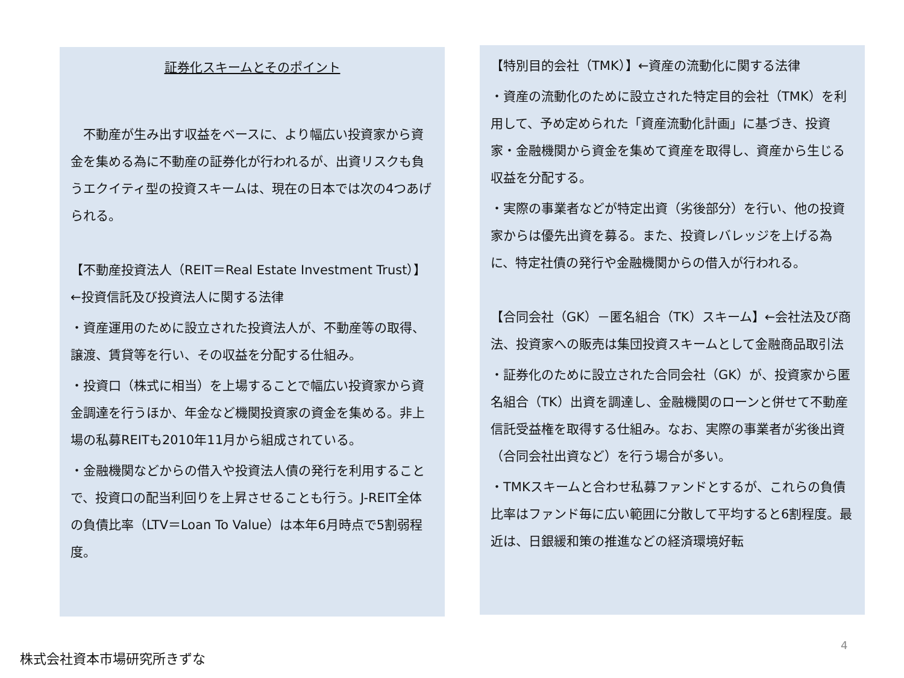証券化スキームとそのポイント
　不動産が生み出す収益をベースに、より幅広い投資家から資金を集める為に不動産の証券化が行われるが、出資リスクも負うエクイティ型の投資スキームは、現在の日本では次の4つあげられる。
【不動産投資法人（REIT＝Real Estate Investment Trust）】←投資信託及び投資法人に関する法律
・資産運用のために設立された投資法人が、不動産等の取得、譲渡、賃貸等を行い、その収益を分配する仕組み。
・投資口（株式に相当）を上場することで幅広い投資家から資金調達を行うほか、年金など機関投資家の資金を集める。非上場の私募REITも2010年11月から組成されている。
・金融機関などからの借入や投資法人債の発行を利用することで、投資口の配当利回りを上昇させることも行う。J-REIT全体の負債比率（LTV＝Loan To Value）は本年6月時点で5割弱程度。
【特別目的会社（TMK）】←資産の流動化に関する法律
・資産の流動化のために設立された特定目的会社（TMK）を利用して、予め定められた「資産流動化計画」に基づき、投資家・金融機関から資金を集めて資産を取得し、資産から生じる収益を分配する。
・実際の事業者などが特定出資（劣後部分）を行い、他の投資家からは優先出資を募る。また、投資レバレッジを上げる為に、特定社債の発行や金融機関からの借入が行われる。
【合同会社（GK）－匿名組合（TK）スキーム】←会社法及び商法、投資家への販売は集団投資スキームとして金融商品取引法
・証券化のために設立された合同会社（GK）が、投資家から匿名組合（TK）出資を調達し、金融機関のローンと併せて不動産信託受益権を取得する仕組み。なお、実際の事業者が劣後出資（合同会社出資など）を行う場合が多い。
・TMKスキームと合わせ私募ファンドとするが、これらの負債比率はファンド毎に広い範囲に分散して平均すると6割程度。最近は、日銀緩和策の推進などの経済環境好転
4
株式会社資本市場研究所きずな